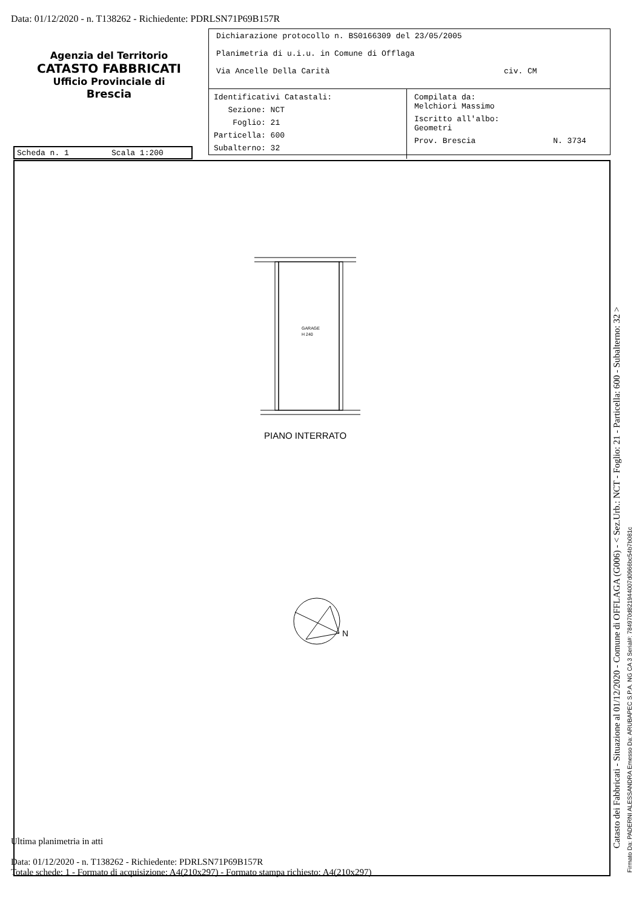Data: 01/12/2020 - n. T138262 - Richiedente: PDRLSN71P69B157R
Agenzia del Territorio
CATASTO FABBRICATI
Ufficio Provinciale di
Brescia
Dichiarazione protocollo n. BS0166309 del 23/05/2005
Planimetria di u.i.u. in Comune di Offlaga
Via Ancelle Della Carità civ. CM
Identificativi Catastali:
Sezione: NCT
Foglio: 21
Particella: 600
Subalterno: 32
Compilata da:
Melchiori Massimo
Iscritto all'albo:
Geometri
Prov. Brescia N. 3734
Scheda n. 1 Scala 1:200
GARAGE
H 240
N
PIANO INTERRATO
Catasto dei Fabbricati - Situazione al 01/12/2020 - Comune di OFFLAGA (G006) - < Sez.Urb.: NCT - Foglio: 21 - Particella: 600 - Subalterno: 32 >
Firmato Da: PADERNI ALESSANDRA Emesso Da: ARUBAPEC S.P.A. NG CA 3 Serial#: 784970d821944007d0966bc54b7b081c
Ultima planimetria in atti
Data: 01/12/2020 - n. T138262 - Richiedente: PDRLSN71P69B157R
Totale schede: 1 - Formato di acquisizione: A4(210x297) - Formato stampa richiesto: A4(210x297)